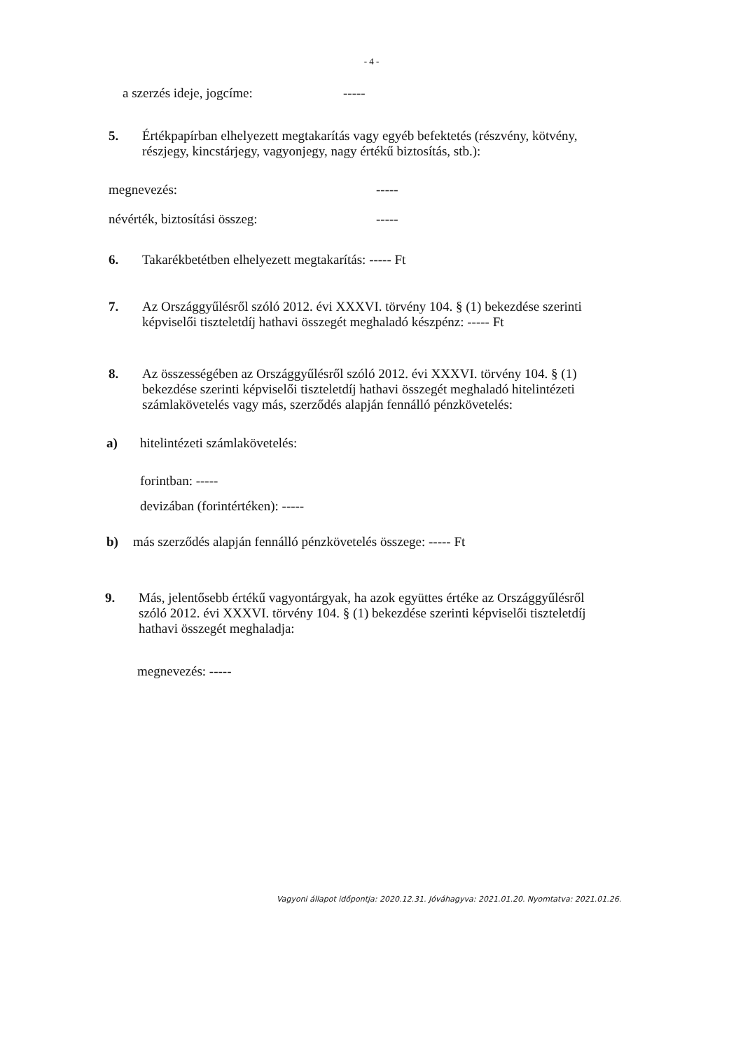- 4 -
a szerzés ideje, jogcíme: -----
5. Értékpapírban elhelyezett megtakarítás vagy egyéb befektetés (részvény, kötvény, részjegy, kincstárjegy, vagyonjegy, nagy értékű biztosítás, stb.):
megnevezés: -----
névérték, biztosítási összeg: -----
6. Takarékbetétben elhelyezett megtakarítás: ----- Ft
7. Az Országgyűlésről szóló 2012. évi XXXVI. törvény 104. § (1) bekezdése szerinti képviselői tiszteletdíj hathavi összegét meghaladó készpénz: ----- Ft
8. Az összességében az Országgyűlésről szóló 2012. évi XXXVI. törvény 104. § (1) bekezdése szerinti képviselői tiszteletdíj hathavi összegét meghaladó hitelintézeti számlakövetelés vagy más, szerződés alapján fennálló pénzkövetelés:
a) hitelintézeti számlakövetelés:
forintban: -----
devizában (forintértéken): -----
b) más szerződés alapján fennálló pénzkövetelés összege: ----- Ft
9. Más, jelentősebb értékű vagyontárgyak, ha azok együttes értéke az Országgyűlésről szóló 2012. évi XXXVI. törvény 104. § (1) bekezdése szerinti képviselői tiszteletdíj hathavi összegét meghaladja:
megnevezés: -----
Vagyoni állapot időpontja: 2020.12.31. Jóváhagyva: 2021.01.20. Nyomtatva: 2021.01.26.